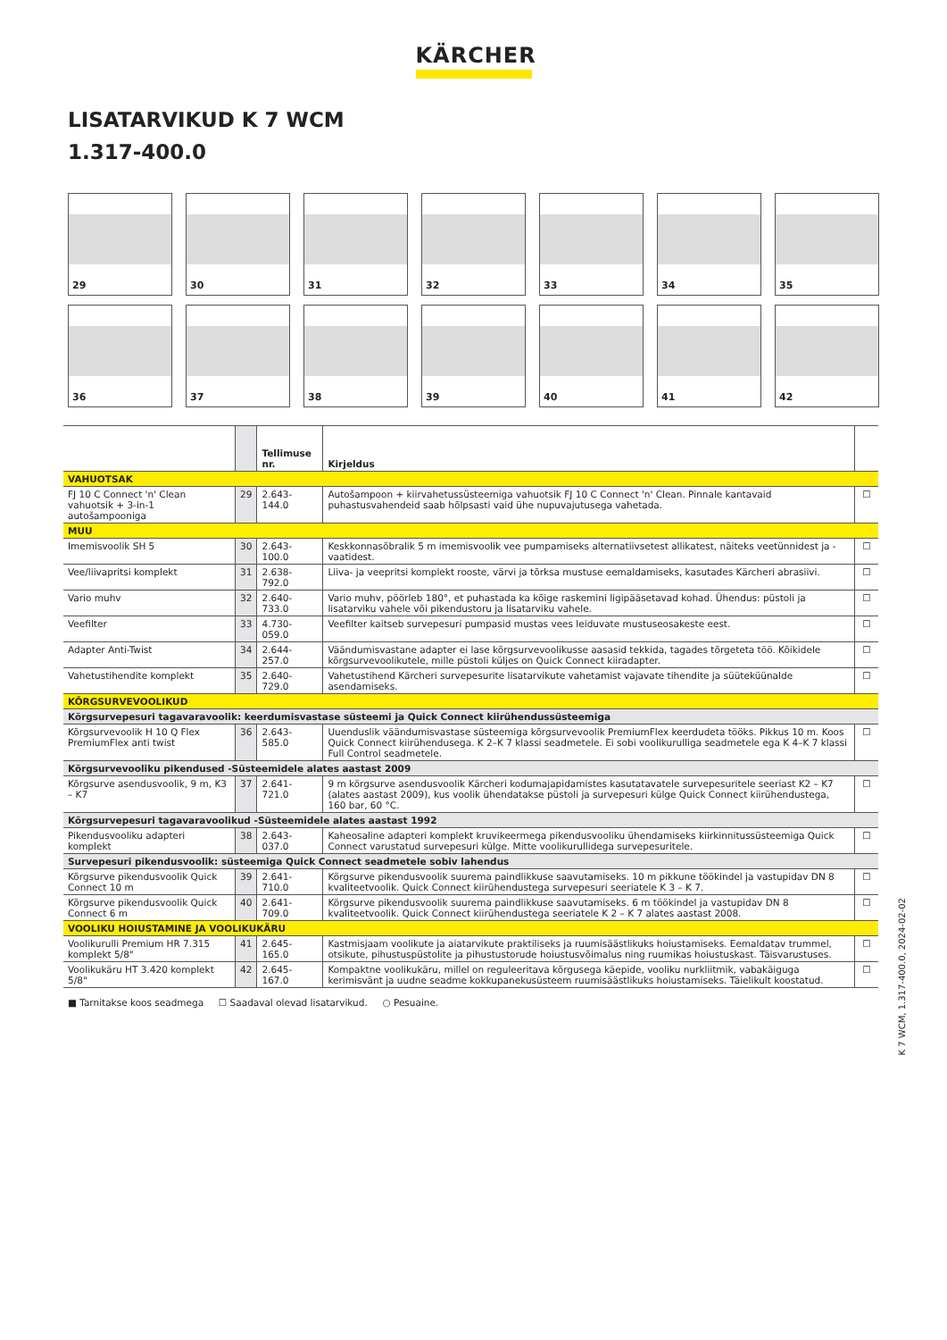KÄRCHER
LISATARVIKUD K 7 WCM
1.317-400.0
29
30
31
32
33
34
35
36
37
38
39
40
41
42
| | | Tellimuse nr. | Kirjeldus | |
| --- | --- | --- | --- | --- |
| VAHUOTSAK | | | | |
| FJ 10 C Connect 'n' Clean vahuotsik + 3-in-1 autošampooniga | 29 | 2.643-144.0 | Autošampoon + kiirvahetussüsteemiga vahuotsik FJ 10 C Connect 'n' Clean. Pinnale kantavaid puhastusvahendeid saab hõlpsasti vaid ühe nupuvajutusega vahetada. | ☐ |
| MUU | | | | |
| Imemisvoolik SH 5 | 30 | 2.643-100.0 | Keskkonnasõbralik 5 m imemisvoolik vee pumpamiseks alternatiivsetest allikatest, näiteks veetünnidest ja -vaatidest. | ☐ |
| Vee/liivapritsi komplekt | 31 | 2.638-792.0 | Liiva- ja veepritsi komplekt rooste, värvi ja tõrksa mustuse eemaldamiseks, kasutades Kärcheri abrasiivi. | ☐ |
| Vario muhv | 32 | 2.640-733.0 | Vario muhv, pöörleb 180°, et puhastada ka kõige raskemini ligipääsetavad kohad. Ühendus: püstoli ja lisatarviku vahele või pikendustoru ja lisatarviku vahele. | ☐ |
| Veefilter | 33 | 4.730-059.0 | Veefilter kaitseb survepesuri pumpasid mustas vees leiduvate mustuseosakeste eest. | ☐ |
| Adapter Anti-Twist | 34 | 2.644-257.0 | Väändumisvastane adapter ei lase kõrgsurvevoolikusse aasasid tekkida, tagades tõrgeteta töö. Kõikidele kõrgsurvevoolikutele, mille püstoli küljes on Quick Connect kiiradapter. | ☐ |
| Vahetustihendite komplekt | 35 | 2.640-729.0 | Vahetustihend Kärcheri survepesurite lisatarvikute vahetamist vajavate tihendite ja süüteküünalde asendamiseks. | ☐ |
| KÕRGSURVEVOOLIKUD | | | | |
| Kõrgsurvepesuri tagavaravoolik: keerdumisvastase süsteemi ja Quick Connect kiirühendussüsteemiga | | | | |
| Kõrgsurvevoolik H 10 Q Flex PremiumFlex anti twist | 36 | 2.643-585.0 | Uuenduslik väändumisvastase süsteemiga kõrgsurvevoolik PremiumFlex keerdudeta tööks. Pikkus 10 m. Koos Quick Connect kiirühendusega. K 2–K 7 klassi seadmetele. Ei sobi voolikurulliga seadmetele ega K 4–K 7 klassi Full Control seadmetele. | ☐ |
| Kõrgsurvevooliku pikendused -Süsteemidele alates aastast 2009 | | | | |
| Kõrgsurve asendusvoolik, 9 m, K3 – K7 | 37 | 2.641-721.0 | 9 m kõrgsurve asendusvoolik Kärcheri kodumajapidamistes kasutatavatele survepesuritele seeriast K2 – K7 (alates aastast 2009), kus voolik ühendatakse püstoli ja survepesuri külge Quick Connect kiirühendustega, 160 bar, 60 °C. | ☐ |
| Kõrgsurvepesuri tagavaravoolikud -Süsteemidele alates aastast 1992 | | | | |
| Pikendusvooliku adapteri komplekt | 38 | 2.643-037.0 | Kaheosaline adapteri komplekt kruvikeermega pikendusvooliku ühendamiseks kiirkinnitussüsteemiga Quick Connect varustatud survepesuri külge. Mitte voolikurullidega survepesuritele. | ☐ |
| Survepesuri pikendusvoolik: süsteemiga Quick Connect seadmetele sobiv lahendus | | | | |
| Kõrgsurve pikendusvoolik Quick Connect 10 m | 39 | 2.641-710.0 | Kõrgsurve pikendusvoolik suurema paindlikkuse saavutamiseks. 10 m pikkune töökindel ja vastupidav DN 8 kvaliteetvoolik. Quick Connect kiirühendustega survepesuri seeriatele K 3 – K 7. | ☐ |
| Kõrgsurve pikendusvoolik Quick Connect 6 m | 40 | 2.641-709.0 | Kõrgsurve pikendusvoolik suurema paindlikkuse saavutamiseks. 6 m töökindel ja vastupidav DN 8 kvaliteetvoolik. Quick Connect kiirühendustega seeriatele K 2 – K 7 alates aastast 2008. | ☐ |
| VOOLIKU HOIUSTAMINE JA VOOLIKUKÄRU | | | | |
| Voolikurulli Premium HR 7.315 komplekt 5/8" | 41 | 2.645-165.0 | Kastmisjaam voolikute ja aiatarvikute praktiliseks ja ruumisäästlikuks hoiustamiseks. Eemaldatav trummel, otsikute, pihustuspüstolite ja pihustustorude hoiustusvõimalus ning ruumikas hoiustuskast. Täisvarustuses. | ☐ |
| Voolikukäru HT 3.420 komplekt 5/8" | 42 | 2.645-167.0 | Kompaktne voolikukäru, millel on reguleeritava kõrgusega käepide, vooliku nurkliitmik, vabakäiguga kerimisvänt ja uudne seadme kokkupanekusüsteem ruumisäästlikuks hoiustamiseks. Täielikult koostatud. | ☐ |
■ Tarnitakse koos seadmega ☐ Saadaval olevad lisatarvikud. ○ Pesuaine.
K 7 WCM, 1.317-400.0, 2024-02-02